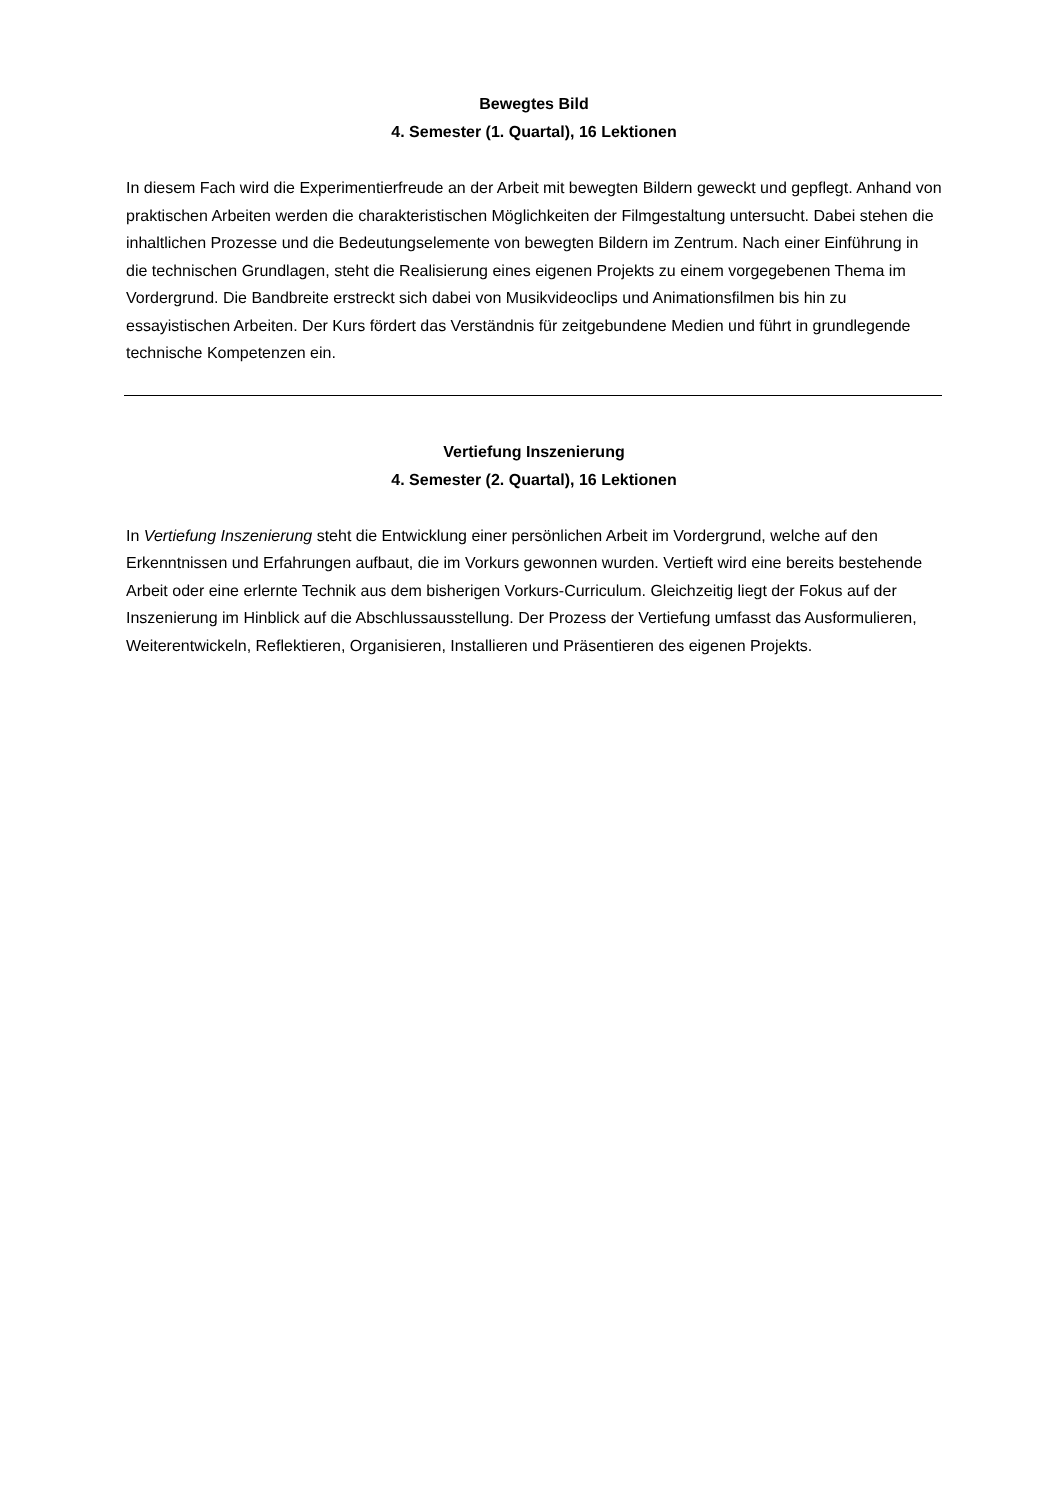Bewegtes Bild
4. Semester (1. Quartal), 16 Lektionen
In diesem Fach wird die Experimentierfreude an der Arbeit mit bewegten Bildern geweckt und gepflegt. Anhand von praktischen Arbeiten werden die charakteristischen Möglichkeiten der Filmgestaltung untersucht. Dabei stehen die inhaltlichen Prozesse und die Bedeutungselemente von bewegten Bildern im Zentrum. Nach einer Einführung in die technischen Grundlagen, steht die Realisierung eines eigenen Projekts zu einem vorgegebenen Thema im Vordergrund. Die Bandbreite erstreckt sich dabei von Musikvideoclips und Animationsfilmen bis hin zu essayistischen Arbeiten. Der Kurs fördert das Verständnis für zeitgebundene Medien und führt in grundlegende technische Kompetenzen ein.
Vertiefung Inszenierung
4. Semester (2. Quartal), 16 Lektionen
In Vertiefung Inszenierung steht die Entwicklung einer persönlichen Arbeit im Vordergrund, welche auf den Erkenntnissen und Erfahrungen aufbaut, die im Vorkurs gewonnen wurden. Vertieft wird eine bereits bestehende Arbeit oder eine erlernte Technik aus dem bisherigen Vorkurs-Curriculum. Gleichzeitig liegt der Fokus auf der Inszenierung im Hinblick auf die Abschlussausstellung. Der Prozess der Vertiefung umfasst das Ausformulieren, Weiterentwickeln, Reflektieren, Organisieren, Installieren und Präsentieren des eigenen Projekts.